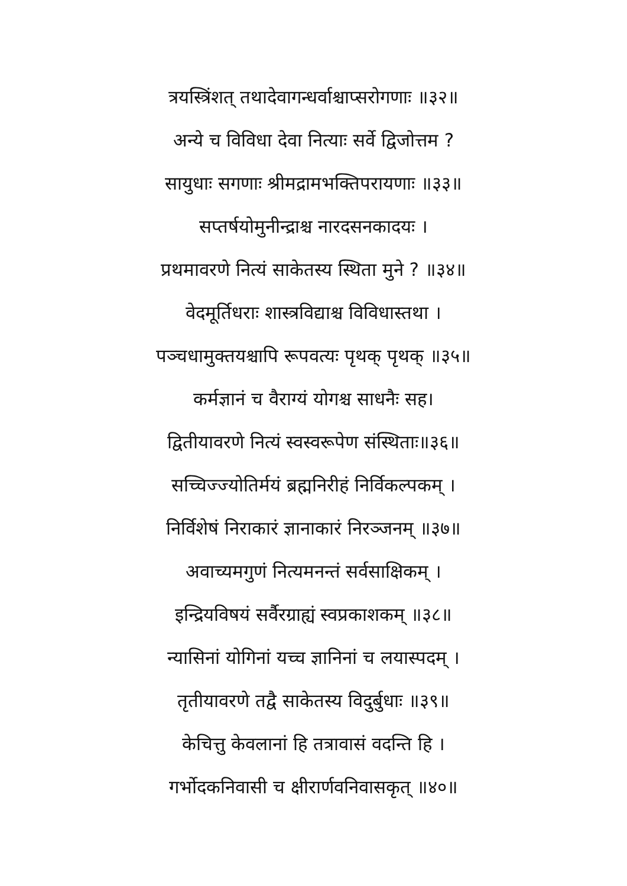त्रयस्त्रिंशत् तथादेवागन्धर्वाश्चाप्सरोगणाः ॥३२॥
अन्ये च विविधा देवा नित्याः सर्वे द्विजोत्तम ?
सायुधाः सगणाः श्रीमद्रामभक्तिपरायणाः ॥३३॥
सप्तर्षयोमुनीन्द्राश्च नारदसनकादयः ।
प्रथमावरणे नित्यं साकेतस्य स्थिता मुने ? ॥३४॥
वेदमूर्तिधराः शास्त्रविद्याश्च विविधास्तथा ।
पञ्चधामुक्तयश्चापि रूपवत्यः पृथक् पृथक् ॥३५॥
कर्मज्ञानं च वैराग्यं योगश्च साधनैः सह।
द्वितीयावरणे नित्यं स्वस्वरूपेण संस्थिताः॥३६॥
सच्चिज्ज्योतिर्मयं ब्रह्मनिरीहं निर्विकल्पकम् ।
निर्विशेषं निराकारं ज्ञानाकारं निरञ्जनम् ॥३७॥
अवाच्यमगुणं नित्यमनन्तं सर्वसाक्षिकम् ।
इन्द्रियविषयं सर्वैरग्राह्यं स्वप्रकाशकम् ॥३८॥
न्यासिनां योगिनां यच्च ज्ञानिनां च लयास्पदम् ।
तृतीयावरणे तद्वै साकेतस्य विदुर्बुधाः ॥३९॥
केचित्तु केवलानां हि तत्रावासं वदन्ति हि ।
गर्भोदकनिवासी च क्षीरार्णवनिवासकृत् ॥४०॥